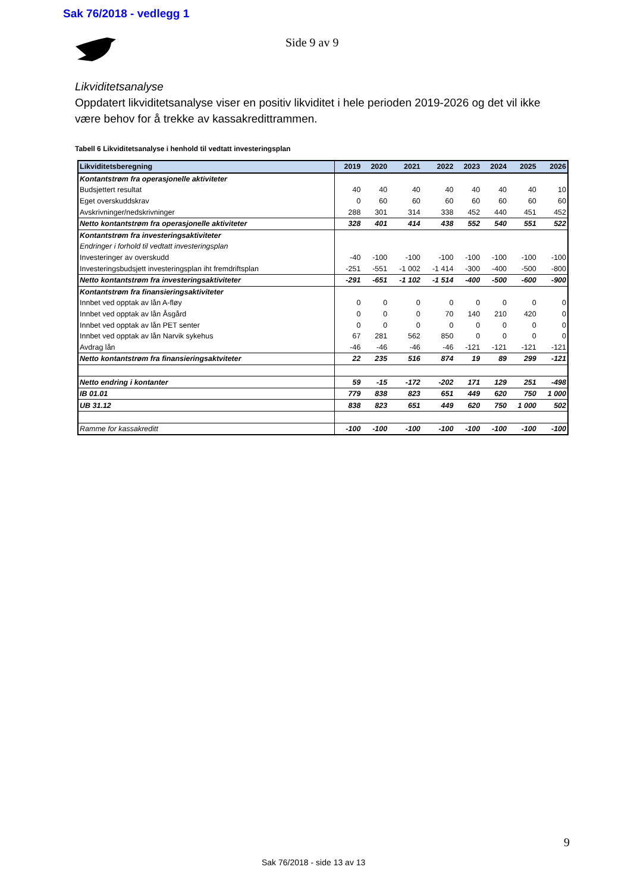Sak 76/2018 - vedlegg 1
Side 9 av 9
Likviditetsanalyse
Oppdatert likviditetsanalyse viser en positiv likviditet i hele perioden 2019-2026 og det vil ikke være behov for å trekke av kassakredittrammen.
Tabell 6 Likviditetsanalyse i henhold til vedtatt investeringsplan
| Likviditetsberegning | 2019 | 2020 | 2021 | 2022 | 2023 | 2024 | 2025 | 2026 |
| --- | --- | --- | --- | --- | --- | --- | --- | --- |
| Kontantstrøm fra operasjonelle aktiviteter | | | | | | | | |
| Budsjettert resultat | 40 | 40 | 40 | 40 | 40 | 40 | 40 | 10 |
| Eget overskuddskrav | 0 | 60 | 60 | 60 | 60 | 60 | 60 | 60 |
| Avskrivninger/nedskrivninger | 288 | 301 | 314 | 338 | 452 | 440 | 451 | 452 |
| Netto kontantstrøm fra operasjonelle aktiviteter | 328 | 401 | 414 | 438 | 552 | 540 | 551 | 522 |
| Kontantstrøm fra investeringsaktiviteter | | | | | | | | |
| Endringer i forhold til vedtatt investeringsplan | | | | | | | | |
| Investeringer av overskudd | -40 | -100 | -100 | -100 | -100 | -100 | -100 | -100 |
| Investeringsbudsjett investeringsplan iht fremdriftsplan | -251 | -551 | -1 002 | -1 414 | -300 | -400 | -500 | -800 |
| Netto kontantstrøm fra investeringsaktiviteter | -291 | -651 | -1 102 | -1 514 | -400 | -500 | -600 | -900 |
| Kontantstrøm fra finansieringsaktiviteter | | | | | | | | |
| Innbet ved opptak av lån A-fløy | 0 | 0 | 0 | 0 | 0 | 0 | 0 | 0 |
| Innbet ved opptak av lån Åsgård | 0 | 0 | 0 | 70 | 140 | 210 | 420 | 0 |
| Innbet ved opptak av lån PET senter | 0 | 0 | 0 | 0 | 0 | 0 | 0 | 0 |
| Innbet ved opptak av lån Narvik sykehus | 67 | 281 | 562 | 850 | 0 | 0 | 0 | 0 |
| Avdrag lån | -46 | -46 | -46 | -46 | -121 | -121 | -121 | -121 |
| Netto kontantstrøm fra finansieringsaktviteter | 22 | 235 | 516 | 874 | 19 | 89 | 299 | -121 |
| Netto endring i kontanter | 59 | -15 | -172 | -202 | 171 | 129 | 251 | -498 |
| IB 01.01 | 779 | 838 | 823 | 651 | 449 | 620 | 750 | 1 000 |
| UB 31.12 | 838 | 823 | 651 | 449 | 620 | 750 | 1 000 | 502 |
| Ramme for kassakreditt | -100 | -100 | -100 | -100 | -100 | -100 | -100 | -100 |
9
Sak 76/2018 - side 13 av 13